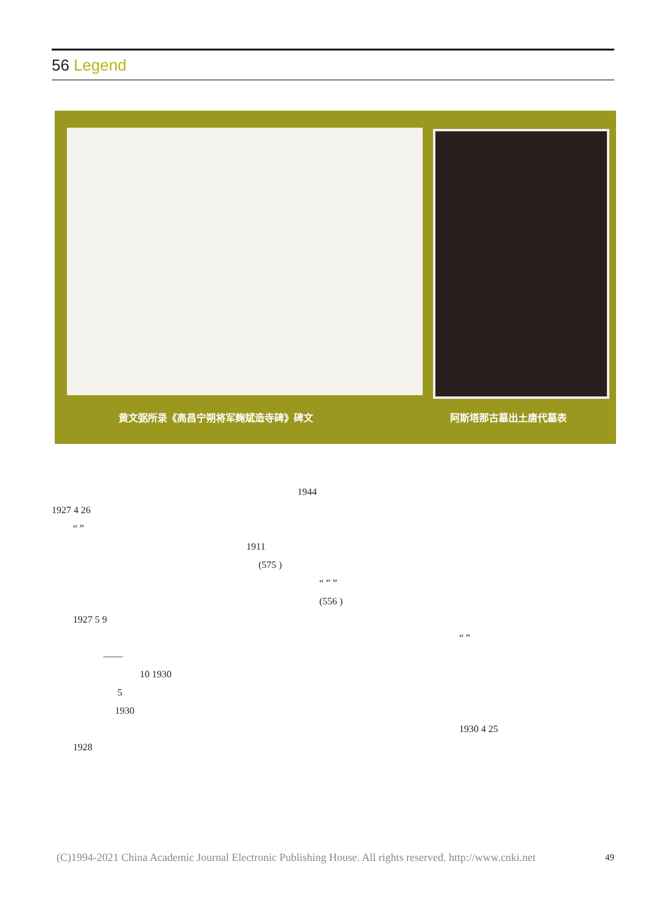56 Legend
黄文弼所录《高昌宁朔将军麹斌造寺碑》碑文
阿斯塔那古墓出土唐代墓表
1944
1927 4 26
“ ”
1911
(575 )
“ ” ”
(556 )
1927 5 9
“ ”
——
10 1930
5
1930
1930 4 25
1928
(C)1994-2021 China Academic Journal Electronic Publishing House. All rights reserved. http://www.cnki.net
49